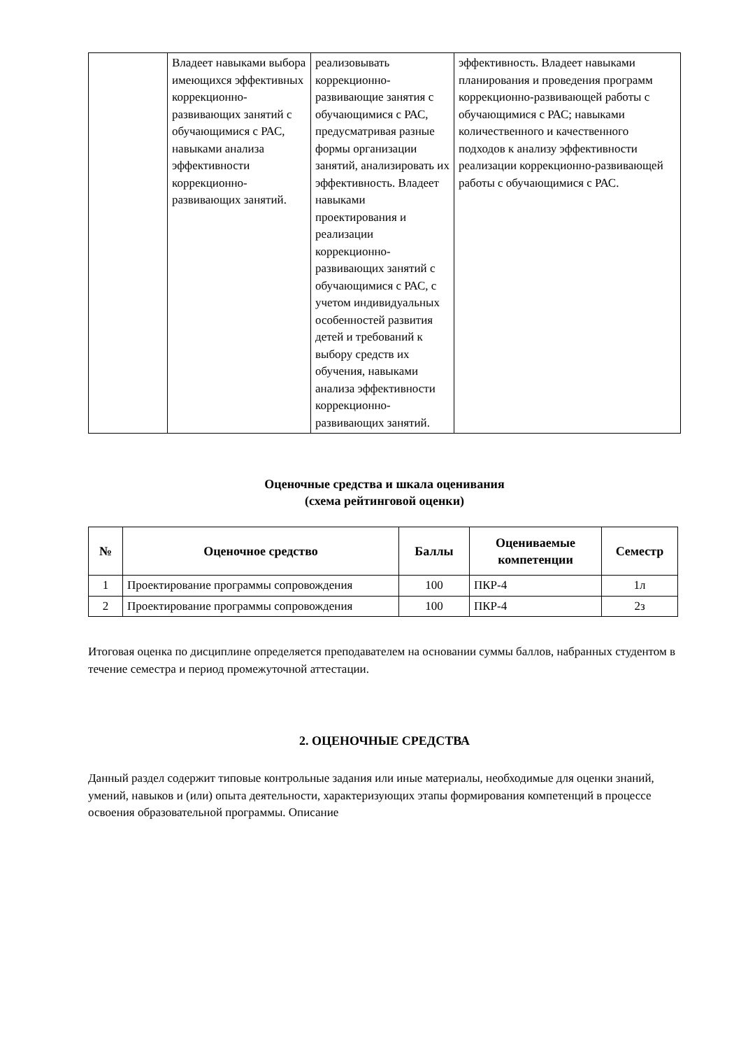| | Владеет навыками выбора имеющихся эффективных коррекционно-развивающих занятий с обучающимися с РАС, навыками анализа эффективности коррекционно-развивающих занятий. | реализовывать коррекционно-развивающие занятия с обучающимися с РАС, предусматривая разные формы организации занятий, анализировать их эффективность. Владеет навыками проектирования и реализации коррекционно-развивающих занятий с обучающимися с РАС, с учетом индивидуальных особенностей развития детей и требований к выбору средств их обучения, навыками анализа эффективности коррекционно-развивающих занятий. | эффективность. Владеет навыками планирования и проведения программ коррекционно-развивающей работы с обучающимися с РАС; навыками количественного и качественного подходов к анализу эффективности реализации коррекционно-развивающей работы с обучающимися с РАС. |
Оценочные средства и шкала оценивания
(схема рейтинговой оценки)
| № | Оценочное средство | Баллы | Оцениваемые компетенции | Семестр |
| --- | --- | --- | --- | --- |
| 1 | Проектирование программы сопровождения | 100 | ПКР-4 | 1л |
| 2 | Проектирование программы сопровождения | 100 | ПКР-4 | 2з |
Итоговая оценка по дисциплине определяется преподавателем на основании суммы баллов, набранных студентом в течение семестра и период промежуточной аттестации.
2. ОЦЕНОЧНЫЕ СРЕДСТВА
Данный раздел содержит типовые контрольные задания или иные материалы, необходимые для оценки знаний, умений, навыков и (или) опыта деятельности, характеризующих этапы формирования компетенций в процессе освоения образовательной программы. Описание